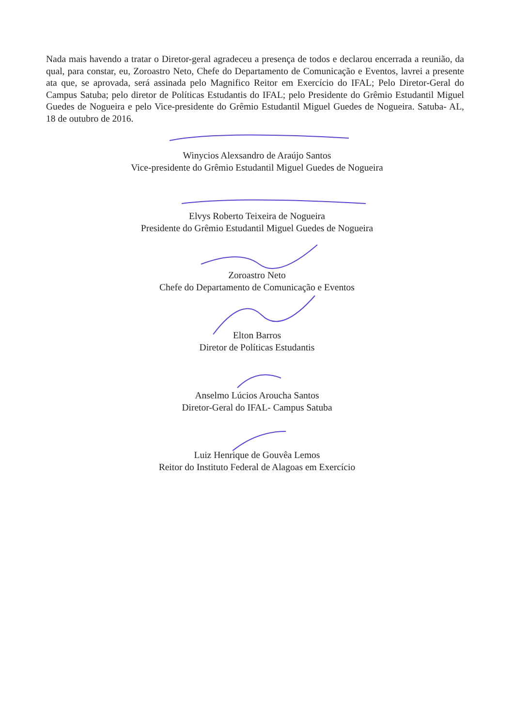Nada mais havendo a tratar o Diretor-geral agradeceu a presença de todos e declarou encerrada a reunião, da qual, para constar, eu, Zoroastro Neto, Chefe do Departamento de Comunicação e Eventos, lavrei a presente ata que, se aprovada, será assinada pelo Magnifico Reitor em Exercício do IFAL; Pelo Diretor-Geral do Campus Satuba; pelo diretor de Políticas Estudantis do IFAL; pelo Presidente do Grêmio Estudantil Miguel Guedes de Nogueira e pelo Vice-presidente do Grêmio Estudantil Miguel Guedes de Nogueira. Satuba- AL, 18 de outubro de 2016.
Winycios Alexsandro de Araújo Santos
Vice-presidente do Grêmio Estudantil Miguel Guedes de Nogueira
Elvys Roberto Teixeira de Nogueira
Presidente do Grêmio Estudantil Miguel Guedes de Nogueira
Zoroastro Neto
Chefe do Departamento de Comunicação e Eventos
Elton Barros
Diretor de Políticas Estudantis
Anselmo Lúcios Aroucha Santos
Diretor-Geral do IFAL- Campus Satuba
Luiz Henrique de Gouvêa Lemos
Reitor do Instituto Federal de Alagoas em Exercício